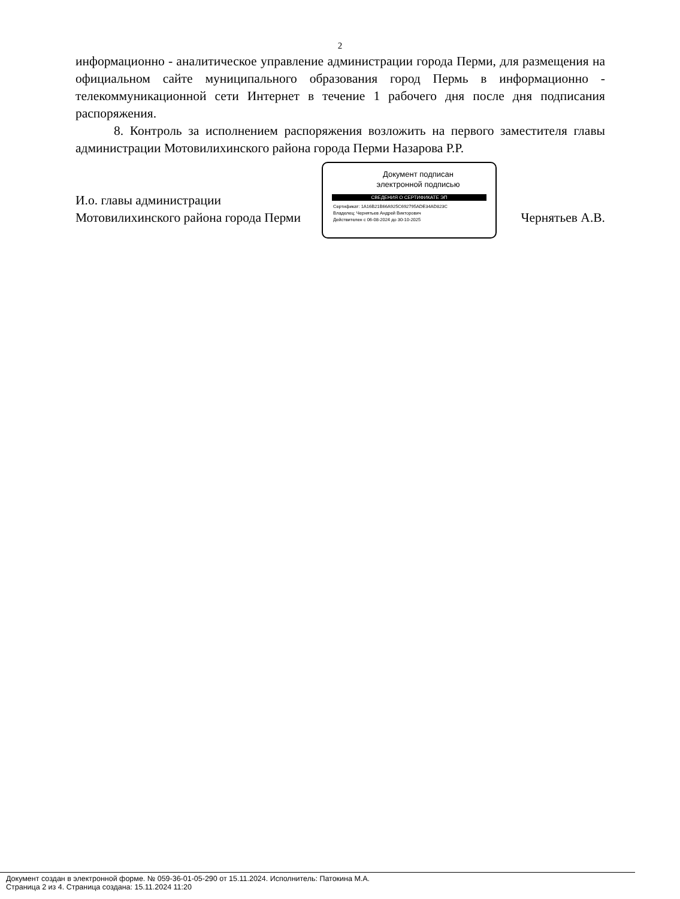2
информационно - аналитическое управление администрации города Перми, для размещения на официальном сайте муниципального образования город Пермь в информационно - телекоммуникационной сети Интернет в течение 1 рабочего дня после дня подписания распоряжения.
8. Контроль за исполнением распоряжения возложить на первого заместителя главы администрации Мотовилихинского района города Перми Назарова Р.Р.
И.о. главы администрации
Мотовилихинского района города Перми
Чернятьев А.В.
Документ подписан
электронной подписью
СВЕДЕНИЯ О СЕРТИФИКАТЕ ЭП
Сертификат: 1A16B21B66A925C692795ADE34AD823C
Владелец: Чернятьев Андрей Викторович
Действителен с 06-08-2024 до 30-10-2025
Документ создан в электронной форме. № 059-36-01-05-290 от 15.11.2024. Исполнитель: Патокина М.А.
Страница 2 из 4. Страница создана: 15.11.2024 11:20